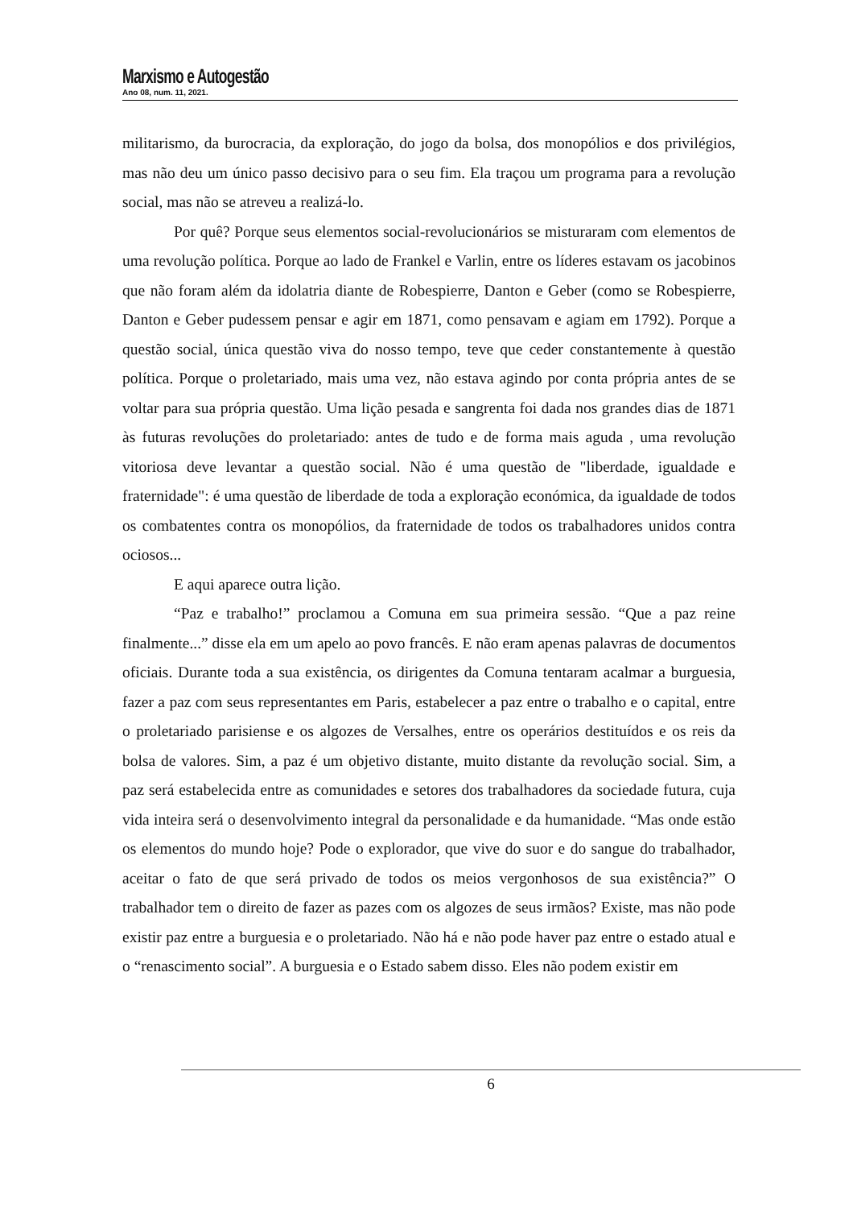Marxismo e Autogestão
Ano 08, num. 11, 2021.
militarismo, da burocracia, da exploração, do jogo da bolsa, dos monopólios e dos privilégios, mas não deu um único passo decisivo para o seu fim. Ela traçou um programa para a revolução social, mas não se atreveu a realizá-lo.
Por quê? Porque seus elementos social-revolucionários se misturaram com elementos de uma revolução política. Porque ao lado de Frankel e Varlin, entre os líderes estavam os jacobinos que não foram além da idolatria diante de Robespierre, Danton e Geber (como se Robespierre, Danton e Geber pudessem pensar e agir em 1871, como pensavam e agiam em 1792). Porque a questão social, única questão viva do nosso tempo, teve que ceder constantemente à questão política. Porque o proletariado, mais uma vez, não estava agindo por conta própria antes de se voltar para sua própria questão. Uma lição pesada e sangrenta foi dada nos grandes dias de 1871 às futuras revoluções do proletariado: antes de tudo e de forma mais aguda , uma revolução vitoriosa deve levantar a questão social. Não é uma questão de "liberdade, igualdade e fraternidade": é uma questão de liberdade de toda a exploração económica, da igualdade de todos os combatentes contra os monopólios, da fraternidade de todos os trabalhadores unidos contra ociosos...
E aqui aparece outra lição.
“Paz e trabalho!” proclamou a Comuna em sua primeira sessão. “Que a paz reine finalmente...” disse ela em um apelo ao povo francês. E não eram apenas palavras de documentos oficiais. Durante toda a sua existência, os dirigentes da Comuna tentaram acalmar a burguesia, fazer a paz com seus representantes em Paris, estabelecer a paz entre o trabalho e o capital, entre o proletariado parisiense e os algozes de Versalhes, entre os operários destituídos e os reis da bolsa de valores. Sim, a paz é um objetivo distante, muito distante da revolução social. Sim, a paz será estabelecida entre as comunidades e setores dos trabalhadores da sociedade futura, cuja vida inteira será o desenvolvimento integral da personalidade e da humanidade. “Mas onde estão os elementos do mundo hoje? Pode o explorador, que vive do suor e do sangue do trabalhador, aceitar o fato de que será privado de todos os meios vergonhosos de sua existência?” O trabalhador tem o direito de fazer as pazes com os algozes de seus irmãos? Existe, mas não pode existir paz entre a burguesia e o proletariado. Não há e não pode haver paz entre o estado atual e o “renascimento social”. A burguesia e o Estado sabem disso. Eles não podem existir em
6